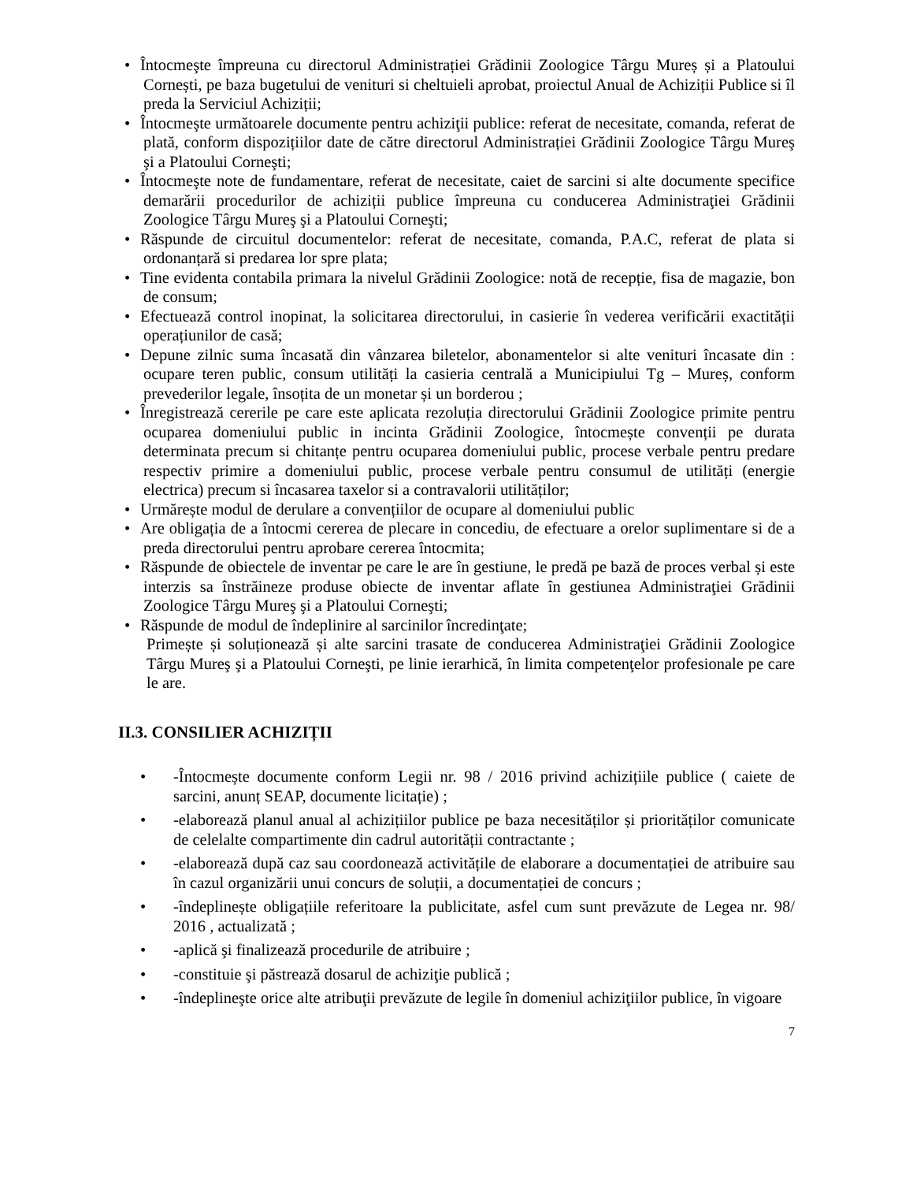• Întocmeşte împreuna cu directorul Administrației Grădinii Zoologice Târgu Mureș și a Platoului Cornești, pe baza bugetului de venituri si cheltuieli aprobat, proiectul Anual de Achiziții Publice si îl preda la Serviciul Achiziții;
• Întocmeşte următoarele documente pentru achiziţii publice: referat de necesitate, comanda, referat de plată, conform dispozițiilor date de către directorul Administrației Grădinii Zoologice Târgu Mureş şi a Platoului Corneşti;
• Întocmeşte note de fundamentare, referat de necesitate, caiet de sarcini si alte documente specifice demarării procedurilor de achiziții publice împreuna cu conducerea Administraţiei Grădinii Zoologice Târgu Mureş şi a Platoului Corneşti;
• Răspunde de circuitul documentelor: referat de necesitate, comanda, P.A.C, referat de plata si ordonanțară si predarea lor spre plata;
• Tine evidenta contabila primara la nivelul Grădinii Zoologice: notă de recepție, fisa de magazie, bon de consum;
• Efectuează control inopinat, la solicitarea directorului, in casierie în vederea verificării exactității operațiunilor de casă;
• Depune zilnic suma încasată din vânzarea biletelor, abonamentelor si alte venituri încasate din : ocupare teren public, consum utilități la casieria centrală a Municipiului Tg – Mureș, conform prevederilor legale, însoțita de un monetar și un borderou ;
• Înregistrează cererile pe care este aplicata rezoluția directorului Grădinii Zoologice primite pentru ocuparea domeniului public in incinta Grădinii Zoologice, întocmește convenții pe durata determinata precum si chitanțe pentru ocuparea domeniului public, procese verbale pentru predare respectiv primire a domeniului public, procese verbale pentru consumul de utilități (energie electrica) precum si încasarea taxelor si a contravalorii utilităților;
• Urmărește modul de derulare a convențiilor de ocupare al domeniului public
• Are obligația de a întocmi cererea de plecare in concediu, de efectuare a orelor suplimentare si de a preda directorului pentru aprobare cererea întocmita;
• Răspunde de obiectele de inventar pe care le are în gestiune, le predă pe bază de proces verbal și este interzis sa înstrăineze produse obiecte de inventar aflate în gestiunea Administraţiei Grădinii Zoologice Târgu Mureş şi a Platoului Corneşti;
• Răspunde de modul de îndeplinire al sarcinilor încredinţate;
Primește și soluționează și alte sarcini trasate de conducerea Administraţiei Grădinii Zoologice Târgu Mureş şi a Platoului Corneşti, pe linie ierarhică, în limita competenţelor profesionale pe care le are.
II.3. CONSILIER ACHIZIȚII
• -Întocmește documente conform Legii nr. 98 / 2016 privind achizițiile publice ( caiete de sarcini, anunț SEAP, documente licitație) ;
• -elaborează planul anual al achizițiilor publice pe baza necesităților și priorităților comunicate de celelalte compartimente din cadrul autorității contractante ;
• -elaborează după caz sau coordonează activitățile de elaborare a documentației de atribuire sau în cazul organizării unui concurs de soluții, a documentației de concurs ;
• -îndeplinește obligațiile referitoare la publicitate, asfel cum sunt prevăzute de Legea nr. 98/ 2016 , actualizată ;
• -aplică şi finalizează procedurile de atribuire ;
• -constituie şi păstrează dosarul de achiziţie publică ;
• -îndeplineşte orice alte atribuţii prevăzute de legile în domeniul achiziţiilor publice, în vigoare
7